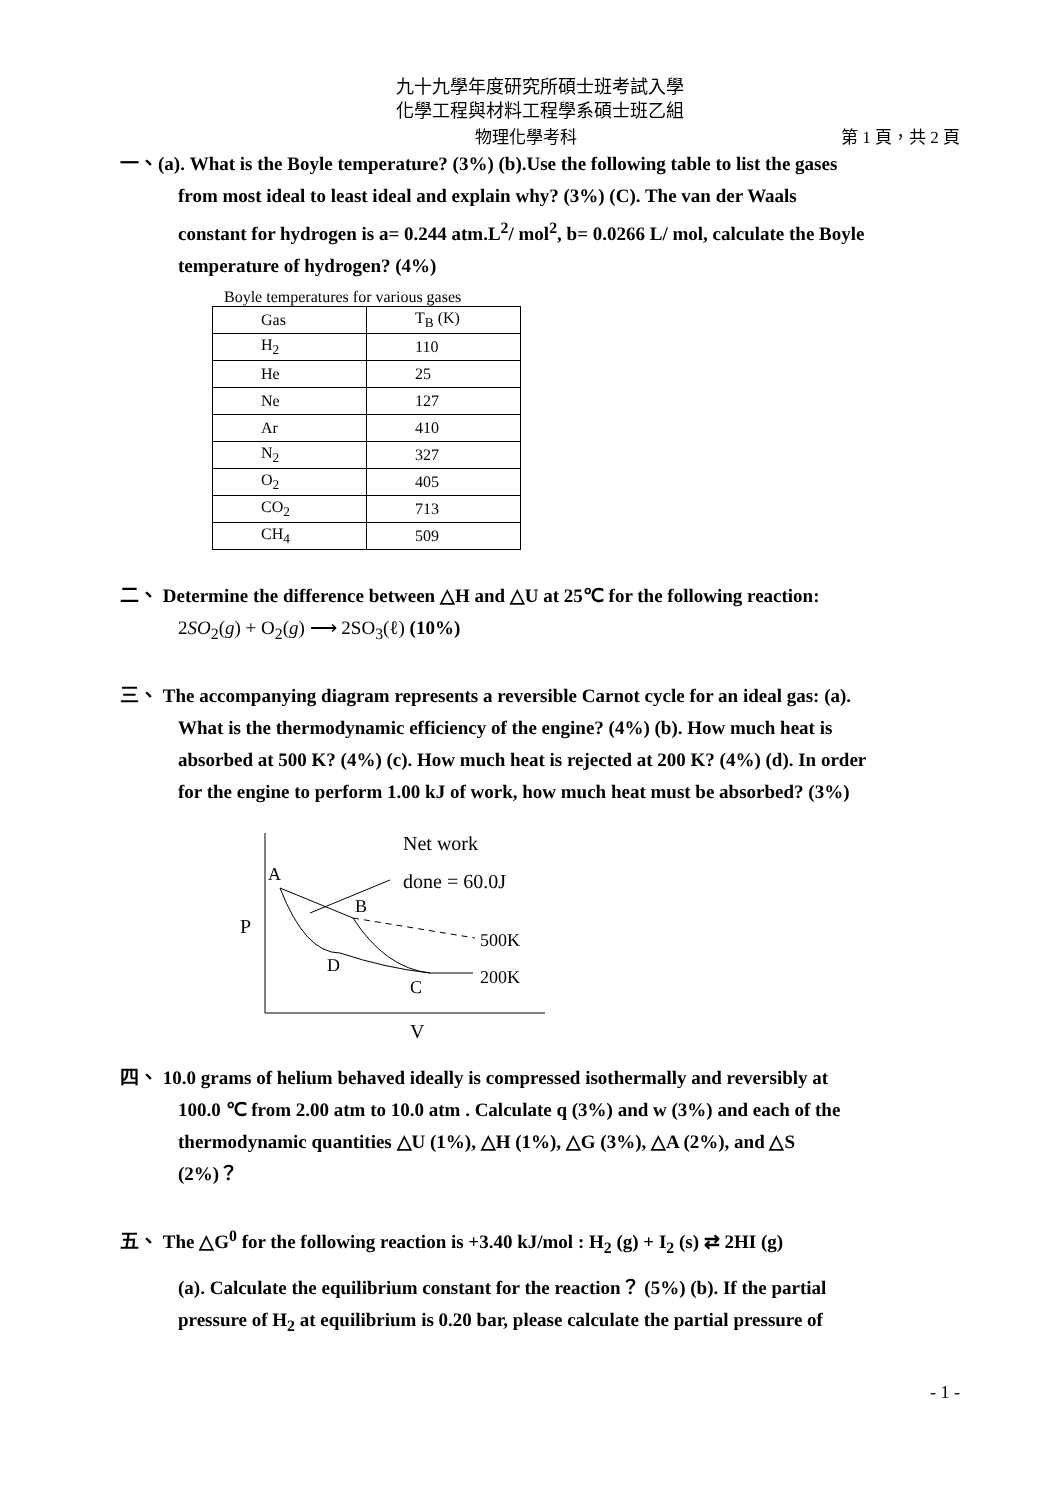九十九學年度研究所碩士班考試入學
化學工程與材料工程學系碩士班乙組
物理化學考科 第 1 頁，共 2 頁
一、(a). What is the Boyle temperature? (3%) (b).Use the following table to list the gases
from most ideal to least ideal and explain why? (3%) (C). The van der Waals
constant for hydrogen is a= 0.244 atm.L<sup>2</sup>/ mol<sup>2</sup>, b= 0.0266 L/ mol, calculate the Boyle
temperature of hydrogen? (4%)
Boyle temperatures for various gases
| Gas | T<sub>B</sub> (K) |
| --- | --- |
| H<sub>2</sub> | 110 |
| He | 25 |
| Ne | 127 |
| Ar | 410 |
| N<sub>2</sub> | 327 |
| O<sub>2</sub> | 405 |
| CO<sub>2</sub> | 713 |
| CH<sub>4</sub> | 509 |
二、 Determine the difference between △H and △U at 25℃ for the following reaction:
2SO<sub>2</sub>(g) + O<sub>2</sub>(g) ⟶ 2SO<sub>3</sub>(ℓ) (10%)
三、 The accompanying diagram represents a reversible Carnot cycle for an ideal gas: (a).
What is the thermodynamic efficiency of the engine? (4%) (b). How much heat is
absorbed at 500 K? (4%) (c). How much heat is rejected at 200 K? (4%) (d). In order
for the engine to perform 1.00 kJ of work, how much heat must be absorbed? (3%)
P
V
Net work
done = 60.0J
A
B
C
D
500K
200K
四、 10.0 grams of helium behaved ideally is compressed isothermally and reversibly at
100.0 ℃ from 2.00 atm to 10.0 atm . Calculate q (3%) and w (3%) and each of the
thermodynamic quantities △U (1%), △H (1%), △G (3%), △A (2%), and △S
(2%)？
五、 The △G<sup>0</sup> for the following reaction is +3.40 kJ/mol : H<sub>2</sub> (g) + I<sub>2</sub> (s) ⇄ 2HI (g)
(a). Calculate the equilibrium constant for the reaction？ (5%) (b). If the partial
pressure of H<sub>2</sub> at equilibrium is 0.20 bar, please calculate the partial pressure of
- 1 -